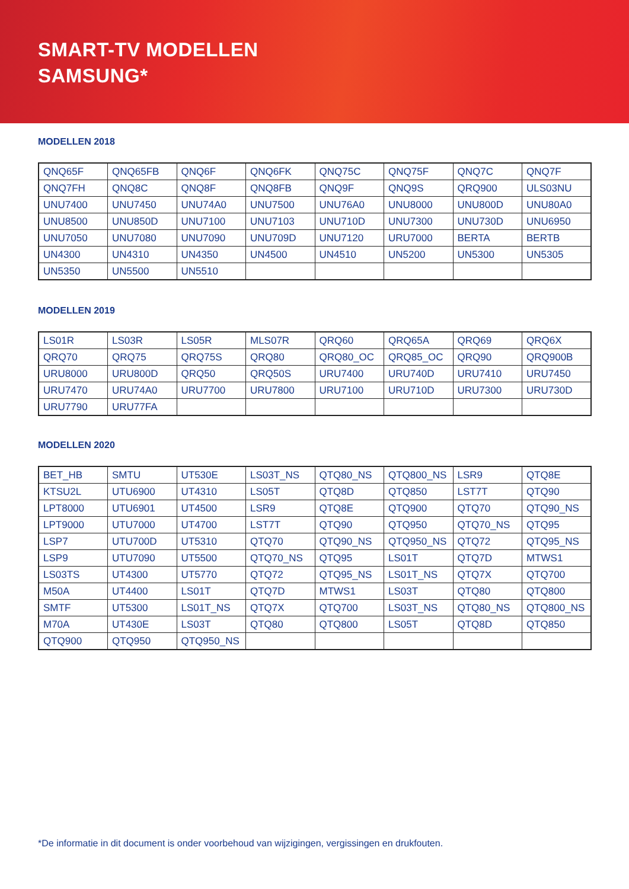SMART-TV MODELLEN
SAMSUNG*
MODELLEN 2018
| QNQ65F | QNQ65FB | QNQ6F | QNQ6FK | QNQ75C | QNQ75F | QNQ7C | QNQ7F |
| QNQ7FH | QNQ8C | QNQ8F | QNQ8FB | QNQ9F | QNQ9S | QRQ900 | ULS03NU |
| UNU7400 | UNU7450 | UNU74A0 | UNU7500 | UNU76A0 | UNU8000 | UNU800D | UNU80A0 |
| UNU8500 | UNU850D | UNU7100 | UNU7103 | UNU710D | UNU7300 | UNU730D | UNU6950 |
| UNU7050 | UNU7080 | UNU7090 | UNU709D | UNU7120 | URU7000 | BERTA | BERTB |
| UN4300 | UN4310 | UN4350 | UN4500 | UN4510 | UN5200 | UN5300 | UN5305 |
| UN5350 | UN5500 | UN5510 | | | | | |
MODELLEN 2019
| LS01R | LS03R | LS05R | MLS07R | QRQ60 | QRQ65A | QRQ69 | QRQ6X |
| QRQ70 | QRQ75 | QRQ75S | QRQ80 | QRQ80_OC | QRQ85_OC | QRQ90 | QRQ900B |
| URU8000 | URU800D | QRQ50 | QRQ50S | URU7400 | URU740D | URU7410 | URU7450 |
| URU7470 | URU74A0 | URU7700 | URU7800 | URU7100 | URU710D | URU7300 | URU730D |
| URU7790 | URU77FA | | | | | | |
MODELLEN 2020
| BET_HB | SMTU | UT530E | LS03T_NS | QTQ80_NS | QTQ800_NS | LSR9 | QTQ8E |
| KTSU2L | UTU6900 | UT4310 | LS05T | QTQ8D | QTQ850 | LST7T | QTQ90 |
| LPT8000 | UTU6901 | UT4500 | LSR9 | QTQ8E | QTQ900 | QTQ70 | QTQ90_NS |
| LPT9000 | UTU7000 | UT4700 | LST7T | QTQ90 | QTQ950 | QTQ70_NS | QTQ95 |
| LSP7 | UTU700D | UT5310 | QTQ70 | QTQ90_NS | QTQ950_NS | QTQ72 | QTQ95_NS |
| LSP9 | UTU7090 | UT5500 | QTQ70_NS | QTQ95 | LS01T | QTQ7D | MTWS1 |
| LS03TS | UT4300 | UT5770 | QTQ72 | QTQ95_NS | LS01T_NS | QTQ7X | QTQ700 |
| M50A | UT4400 | LS01T | QTQ7D | MTWS1 | LS03T | QTQ80 | QTQ800 |
| SMTF | UT5300 | LS01T_NS | QTQ7X | QTQ700 | LS03T_NS | QTQ80_NS | QTQ800_NS |
| M70A | UT430E | LS03T | QTQ80 | QTQ800 | LS05T | QTQ8D | QTQ850 |
| QTQ900 | QTQ950 | QTQ950_NS | | | | | |
*De informatie in dit document is onder voorbehoud van wijzigingen, vergissingen en drukfouten.